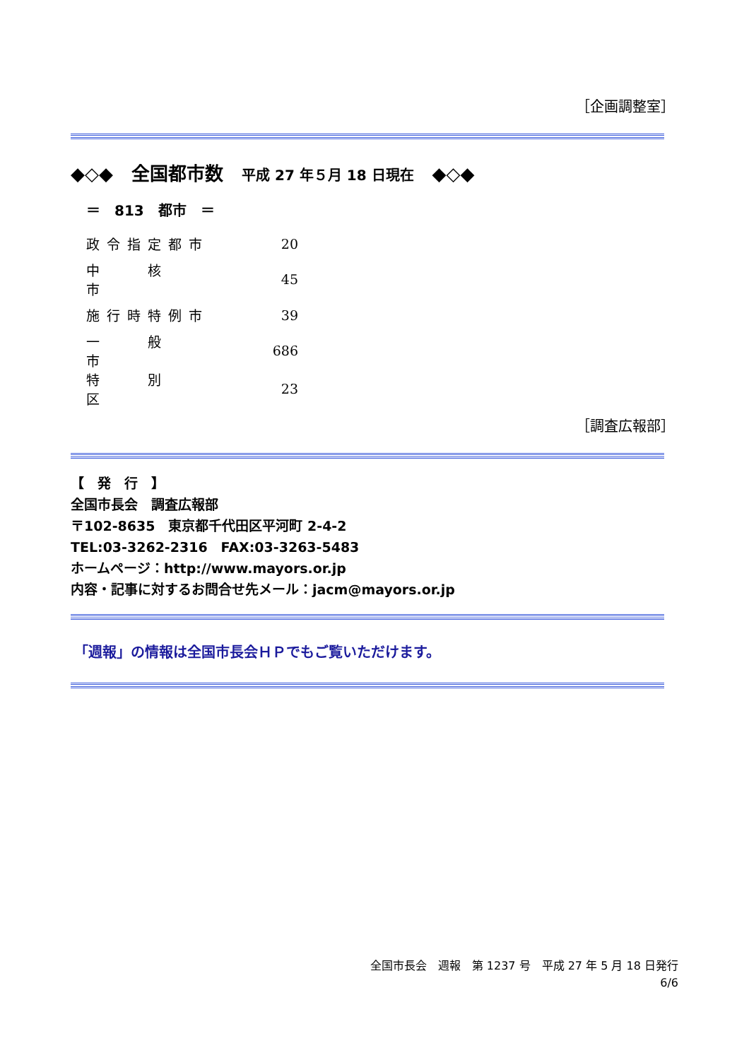［企画調整室］
◆◇◆　全国都市数　平成 27 年５月 18 日現在　◆◇◆
＝　813　都市　＝
| 政令指定都市 | 20 |
| 中 核 市 | 45 |
| 施行時特例市 | 39 |
| 一 般 市 | 686 |
| 特 別 区 | 23 |
［調査広報部］
【　発　行　】
全国市長会　調査広報部
〒102-8635　東京都千代田区平河町 2-4-2
TEL:03-3262-2316　FAX:03-3263-5483
ホームページ：http://www.mayors.or.jp
内容・記事に対するお問合せ先メール：jacm@mayors.or.jp
「週報」の情報は全国市長会ＨＰでもご覧いただけます。
全国市長会　週報　第 1237 号　平成 27 年 5 月 18 日発行
6/6